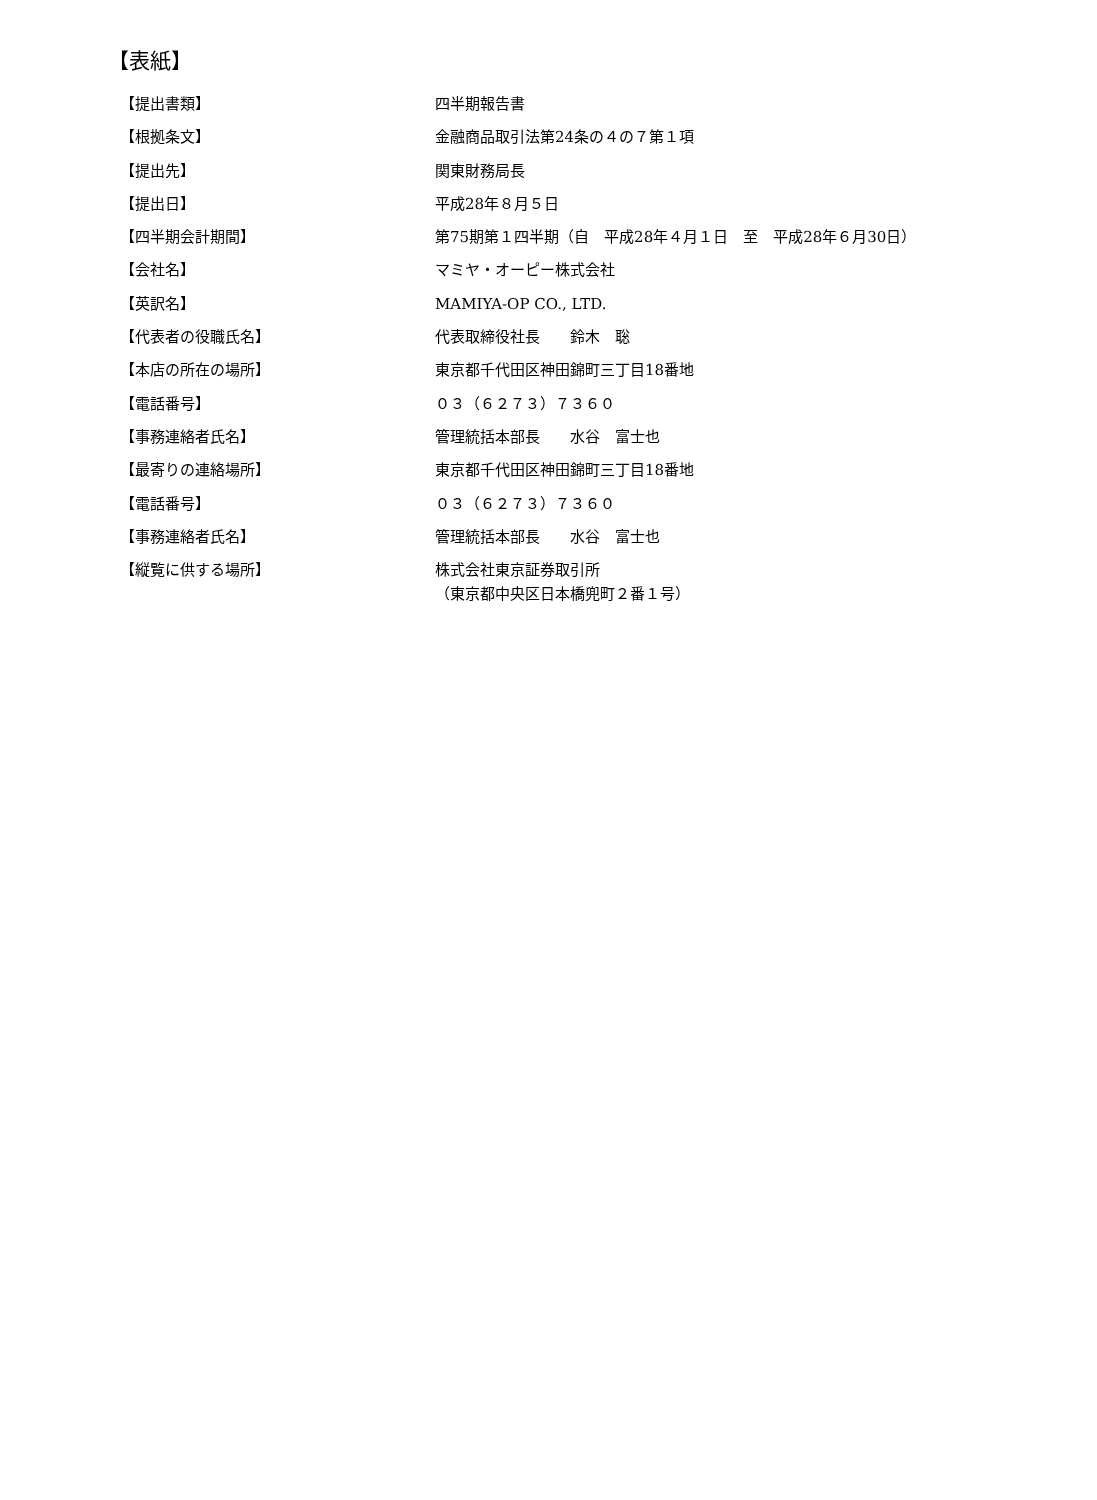【表紙】
| 【提出書類】 | 四半期報告書 |
| 【根拠条文】 | 金融商品取引法第24条の４の７第１項 |
| 【提出先】 | 関東財務局長 |
| 【提出日】 | 平成28年８月５日 |
| 【四半期会計期間】 | 第75期第１四半期（自 平成28年４月１日 至 平成28年６月30日） |
| 【会社名】 | マミヤ・オーピー株式会社 |
| 【英訳名】 | MAMIYA-OP CO., LTD. |
| 【代表者の役職氏名】 | 代表取締役社長 鈴木 聡 |
| 【本店の所在の場所】 | 東京都千代田区神田錦町三丁目18番地 |
| 【電話番号】 | ０３（６２７３）７３６０ |
| 【事務連絡者氏名】 | 管理統括本部長 水谷 富士也 |
| 【最寄りの連絡場所】 | 東京都千代田区神田錦町三丁目18番地 |
| 【電話番号】 | ０３（６２７３）７３６０ |
| 【事務連絡者氏名】 | 管理統括本部長 水谷 富士也 |
| 【縦覧に供する場所】 | 株式会社東京証券取引所 （東京都中央区日本橋兜町２番１号） |